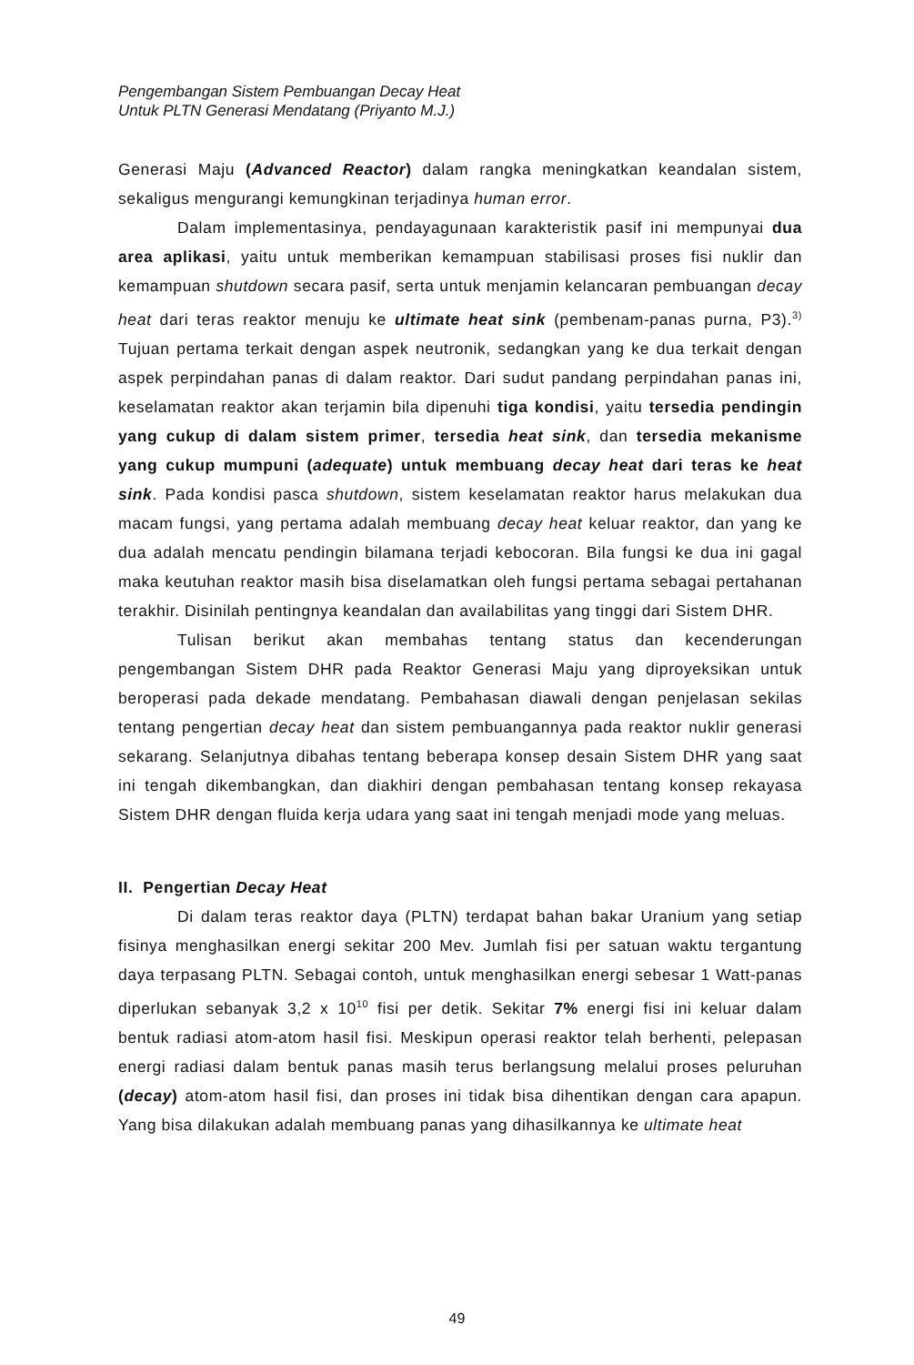Pengembangan Sistem Pembuangan Decay Heat
Untuk PLTN Generasi Mendatang (Priyanto M.J.)
Generasi Maju (Advanced Reactor) dalam rangka meningkatkan keandalan sistem, sekaligus mengurangi kemungkinan terjadinya human error.
Dalam implementasinya, pendayagunaan karakteristik pasif ini mempunyai dua area aplikasi, yaitu untuk memberikan kemampuan stabilisasi proses fisi nuklir dan kemampuan shutdown secara pasif, serta untuk menjamin kelancaran pembuangan decay heat dari teras reaktor menuju ke ultimate heat sink (pembenam-panas purna, P3).<sup>3)</sup> Tujuan pertama terkait dengan aspek neutronik, sedangkan yang ke dua terkait dengan aspek perpindahan panas di dalam reaktor. Dari sudut pandang perpindahan panas ini, keselamatan reaktor akan terjamin bila dipenuhi tiga kondisi, yaitu tersedia pendingin yang cukup di dalam sistem primer, tersedia heat sink, dan tersedia mekanisme yang cukup mumpuni (adequate) untuk membuang decay heat dari teras ke heat sink. Pada kondisi pasca shutdown, sistem keselamatan reaktor harus melakukan dua macam fungsi, yang pertama adalah membuang decay heat keluar reaktor, dan yang ke dua adalah mencatu pendingin bilamana terjadi kebocoran. Bila fungsi ke dua ini gagal maka keutuhan reaktor masih bisa diselamatkan oleh fungsi pertama sebagai pertahanan terakhir. Disinilah pentingnya keandalan dan availabilitas yang tinggi dari Sistem DHR.
Tulisan berikut akan membahas tentang status dan kecenderungan pengembangan Sistem DHR pada Reaktor Generasi Maju yang diproyeksikan untuk beroperasi pada dekade mendatang. Pembahasan diawali dengan penjelasan sekilas tentang pengertian decay heat dan sistem pembuangannya pada reaktor nuklir generasi sekarang. Selanjutnya dibahas tentang beberapa konsep desain Sistem DHR yang saat ini tengah dikembangkan, dan diakhiri dengan pembahasan tentang konsep rekayasa Sistem DHR dengan fluida kerja udara yang saat ini tengah menjadi mode yang meluas.
II. Pengertian Decay Heat
Di dalam teras reaktor daya (PLTN) terdapat bahan bakar Uranium yang setiap fisinya menghasilkan energi sekitar 200 Mev. Jumlah fisi per satuan waktu tergantung daya terpasang PLTN. Sebagai contoh, untuk menghasilkan energi sebesar 1 Watt-panas diperlukan sebanyak 3,2 x 10<sup>10</sup> fisi per detik. Sekitar 7% energi fisi ini keluar dalam bentuk radiasi atom-atom hasil fisi. Meskipun operasi reaktor telah berhenti, pelepasan energi radiasi dalam bentuk panas masih terus berlangsung melalui proses peluruhan (decay) atom-atom hasil fisi, dan proses ini tidak bisa dihentikan dengan cara apapun. Yang bisa dilakukan adalah membuang panas yang dihasilkannya ke ultimate heat
49